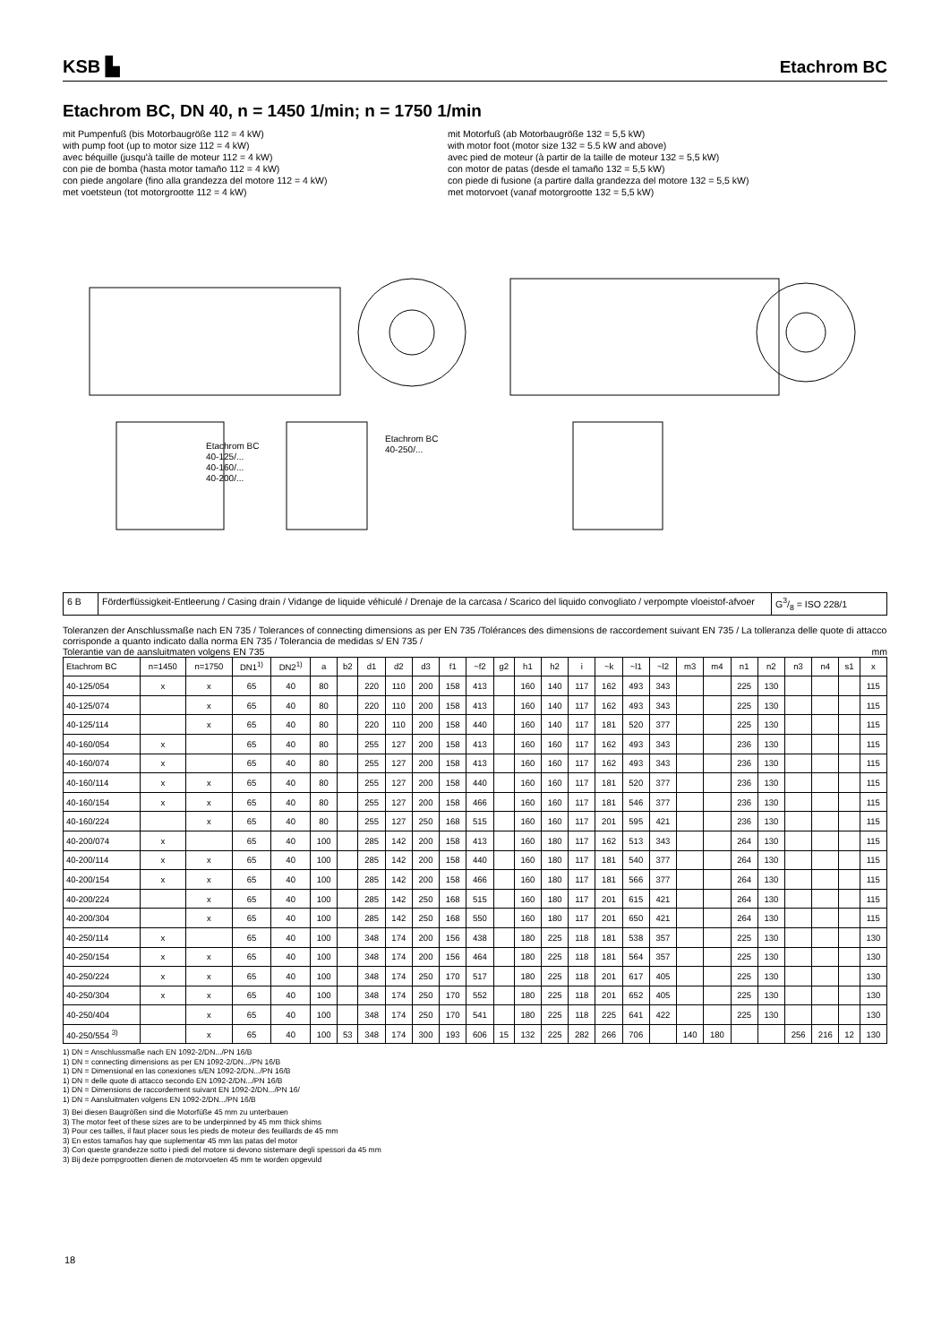KSB ▙
Etachrom BC
Etachrom BC, DN 40, n = 1450 1/min; n = 1750 1/min
mit Pumpenfuß (bis Motorbaugröße 112 = 4 kW)
with pump foot (up to motor size 112 = 4 kW)
avec béquille (jusqu'à taille de moteur 112 = 4 kW)
con pie de bomba (hasta motor tamaño 112 = 4 kW)
con piede angolare (fino alla grandezza del motore 112 = 4 kW)
met voetsteun (tot motorgrootte 112 = 4 kW)
mit Motorfuß (ab Motorbaugröße 132 = 5,5 kW)
with motor foot (motor size 132 = 5.5 kW and above)
avec pied de moteur (à partir de la taille de moteur 132 = 5,5 kW)
con motor de patas (desde el tamaño 132 = 5,5 kW)
con piede di fusione (a partire dalla grandezza del motore 132 = 5,5 kW)
met motorvoet (vanaf motorgrootte 132 = 5,5 kW)
Etachrom BC
40-125/...
40-160/...
40-200/...
Etachrom BC
40-250/...
| 6 B | Förderflüssigkeit-Entleerung / Casing drain / Vidange de liquide véhiculé / Drenaje de la carcasa / Scarico del liquido convogliato / verpompte vloeistof-afvoer | G3/8 = ISO 228/1 |
Toleranzen der Anschlussmaße nach EN 735 / Tolerances of connecting dimensions as per EN 735 /Tolérances des dimensions de raccordement suivant EN 735 / La tolleranza delle quote di attacco corrisponde a quanto indicato dalla norma EN 735 / Tolerancia de medidas s/ EN 735 /
Tolerantie van de aansluitmaten volgens EN 735 mm
| Etachrom BC | n=1450 | n=1750 | DN1<sup>1)</sup> | DN2<sup>1)</sup> | a | b2 | d1 | d2 | d3 | f1 | ~f2 | g2 | h1 | h2 | i | ~k | ~l1 | ~l2 | m3 | m4 | n1 | n2 | n3 | n4 | s1 | x |
| --- | --- | --- | --- | --- | --- | --- | --- | --- | --- | --- | --- | --- | --- | --- | --- | --- | --- | --- | --- | --- | --- | --- | --- | --- | --- | --- |
| 40-125/054 | x | x | 65 | 40 | 80 | | 220 | 110 | 200 | 158 | 413 | | 160 | 140 | 117 | 162 | 493 | 343 | | | 225 | 130 | | | | 115 |
| 40-125/074 | | x | 65 | 40 | 80 | | 220 | 110 | 200 | 158 | 413 | | 160 | 140 | 117 | 162 | 493 | 343 | | | 225 | 130 | | | | 115 |
| 40-125/114 | | x | 65 | 40 | 80 | | 220 | 110 | 200 | 158 | 440 | | 160 | 140 | 117 | 181 | 520 | 377 | | | 225 | 130 | | | | 115 |
| 40-160/054 | x | | 65 | 40 | 80 | | 255 | 127 | 200 | 158 | 413 | | 160 | 160 | 117 | 162 | 493 | 343 | | | 236 | 130 | | | | 115 |
| 40-160/074 | x | | 65 | 40 | 80 | | 255 | 127 | 200 | 158 | 413 | | 160 | 160 | 117 | 162 | 493 | 343 | | | 236 | 130 | | | | 115 |
| 40-160/114 | x | x | 65 | 40 | 80 | | 255 | 127 | 200 | 158 | 440 | | 160 | 160 | 117 | 181 | 520 | 377 | | | 236 | 130 | | | | 115 |
| 40-160/154 | x | x | 65 | 40 | 80 | | 255 | 127 | 200 | 158 | 466 | | 160 | 160 | 117 | 181 | 546 | 377 | | | 236 | 130 | | | | 115 |
| 40-160/224 | | x | 65 | 40 | 80 | | 255 | 127 | 250 | 168 | 515 | | 160 | 160 | 117 | 201 | 595 | 421 | | | 236 | 130 | | | | 115 |
| 40-200/074 | x | | 65 | 40 | 100 | | 285 | 142 | 200 | 158 | 413 | | 160 | 180 | 117 | 162 | 513 | 343 | | | 264 | 130 | | | | 115 |
| 40-200/114 | x | x | 65 | 40 | 100 | | 285 | 142 | 200 | 158 | 440 | | 160 | 180 | 117 | 181 | 540 | 377 | | | 264 | 130 | | | | 115 |
| 40-200/154 | x | x | 65 | 40 | 100 | | 285 | 142 | 200 | 158 | 466 | | 160 | 180 | 117 | 181 | 566 | 377 | | | 264 | 130 | | | | 115 |
| 40-200/224 | | x | 65 | 40 | 100 | | 285 | 142 | 250 | 168 | 515 | | 160 | 180 | 117 | 201 | 615 | 421 | | | 264 | 130 | | | | 115 |
| 40-200/304 | | x | 65 | 40 | 100 | | 285 | 142 | 250 | 168 | 550 | | 160 | 180 | 117 | 201 | 650 | 421 | | | 264 | 130 | | | | 115 |
| 40-250/114 | x | | 65 | 40 | 100 | | 348 | 174 | 200 | 156 | 438 | | 180 | 225 | 118 | 181 | 538 | 357 | | | 225 | 130 | | | | 130 |
| 40-250/154 | x | x | 65 | 40 | 100 | | 348 | 174 | 200 | 156 | 464 | | 180 | 225 | 118 | 181 | 564 | 357 | | | 225 | 130 | | | | 130 |
| 40-250/224 | x | x | 65 | 40 | 100 | | 348 | 174 | 250 | 170 | 517 | | 180 | 225 | 118 | 201 | 617 | 405 | | | 225 | 130 | | | | 130 |
| 40-250/304 | x | x | 65 | 40 | 100 | | 348 | 174 | 250 | 170 | 552 | | 180 | 225 | 118 | 201 | 652 | 405 | | | 225 | 130 | | | | 130 |
| 40-250/404 | | x | 65 | 40 | 100 | | 348 | 174 | 250 | 170 | 541 | | 180 | 225 | 118 | 225 | 641 | 422 | | | 225 | 130 | | | | 130 |
| 40-250/554 <sup>3)</sup> | | x | 65 | 40 | 100 | 53 | 348 | 174 | 300 | 193 | 606 | 15 | 132 | 225 | 282 | 266 | 706 | | 140 | 180 | | | 256 | 216 | 12 | 130 |
1) DN = Anschlussmaße nach EN 1092-2/DN.../PN 16/B
1) DN = connecting dimensions as per EN 1092-2/DN.../PN 16/B
1) DN = Dimensional en las conexiones s/EN 1092-2/DN.../PN 16/B
1) DN = delle quote di attacco secondo EN 1092-2/DN.../PN 16/B
1) DN = Dimensions de raccordement suivant EN 1092-2/DN.../PN 16/
1) DN = Aansluitmaten volgens EN 1092-2/DN.../PN 16/B
3) Bei diesen Baugrößen sind die Motorfüße 45 mm zu unterbauen
3) The motor feet of these sizes are to be underpinned by 45 mm thick shims
3) Pour ces tailles, il faut placer sous les pieds de moteur des feuillards de 45 mm
3) En estos tamaños hay que suplementar 45 mm las patas del motor
3) Con queste grandezze sotto i piedi del motore si devono sistemare degli spessori da 45 mm
3) Bij deze pompgrootten dienen de motorvoeten 45 mm te worden opgevuld
18